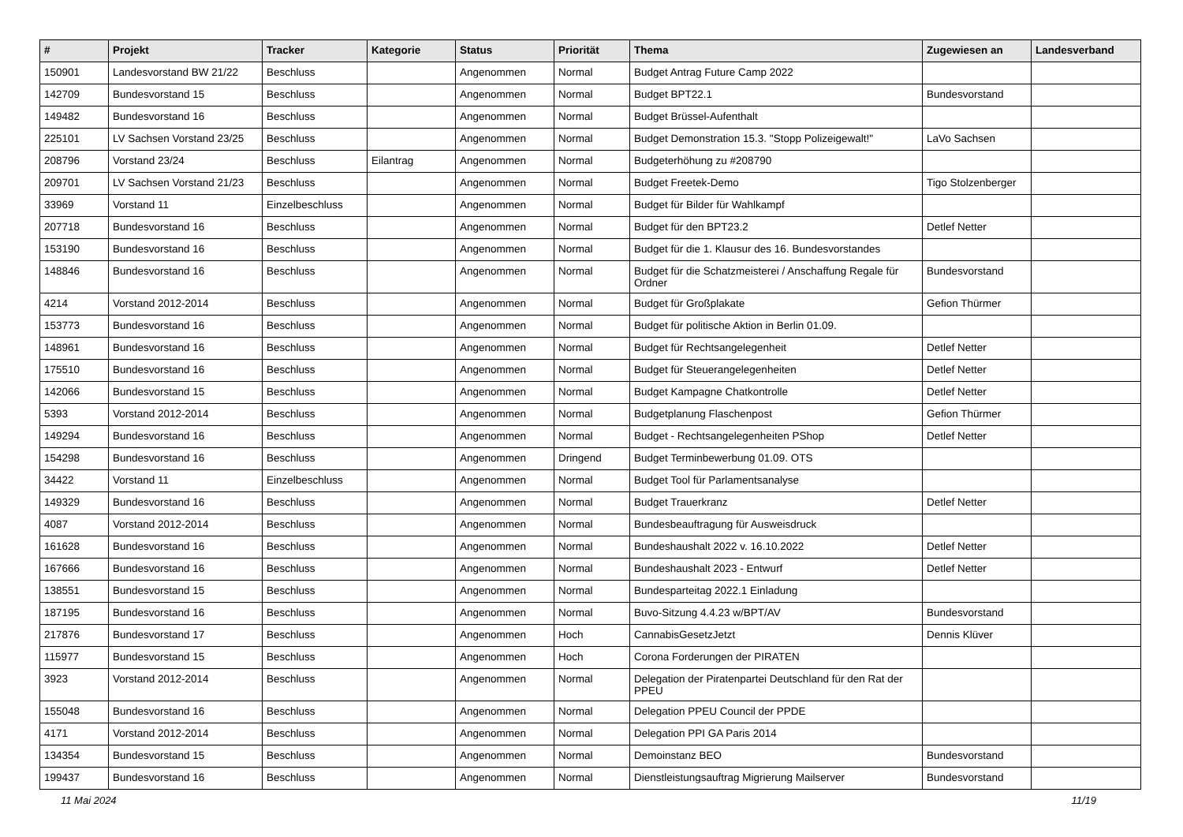| # | Projekt | Tracker | Kategorie | Status | Priorität | Thema | Zugewiesen an | Landesverband |
| --- | --- | --- | --- | --- | --- | --- | --- | --- |
| 150901 | Landesvorstand BW 21/22 | Beschluss | | Angenommen | Normal | Budget Antrag Future Camp 2022 | | |
| 142709 | Bundesvorstand 15 | Beschluss | | Angenommen | Normal | Budget BPT22.1 | Bundesvorstand | |
| 149482 | Bundesvorstand 16 | Beschluss | | Angenommen | Normal | Budget Brüssel-Aufenthalt | | |
| 225101 | LV Sachsen Vorstand 23/25 | Beschluss | | Angenommen | Normal | Budget Demonstration 15.3. "Stopp Polizeigewalt!" | LaVo Sachsen | |
| 208796 | Vorstand 23/24 | Beschluss | Eilantrag | Angenommen | Normal | Budgeterhöhung zu #208790 | | |
| 209701 | LV Sachsen Vorstand 21/23 | Beschluss | | Angenommen | Normal | Budget Freetek-Demo | Tigo Stolzenberger | |
| 33969 | Vorstand 11 | Einzelbeschluss | | Angenommen | Normal | Budget für Bilder für Wahlkampf | | |
| 207718 | Bundesvorstand 16 | Beschluss | | Angenommen | Normal | Budget für den BPT23.2 | Detlef Netter | |
| 153190 | Bundesvorstand 16 | Beschluss | | Angenommen | Normal | Budget für die 1. Klausur des 16. Bundesvorstandes | | |
| 148846 | Bundesvorstand 16 | Beschluss | | Angenommen | Normal | Budget für die Schatzmeisterei / Anschaffung Regale für Ordner | Bundesvorstand | |
| 4214 | Vorstand 2012-2014 | Beschluss | | Angenommen | Normal | Budget für Großplakate | Gefion Thürmer | |
| 153773 | Bundesvorstand 16 | Beschluss | | Angenommen | Normal | Budget für politische Aktion in Berlin 01.09. | | |
| 148961 | Bundesvorstand 16 | Beschluss | | Angenommen | Normal | Budget für Rechtsangelegenheit | Detlef Netter | |
| 175510 | Bundesvorstand 16 | Beschluss | | Angenommen | Normal | Budget für Steuerangelegenheiten | Detlef Netter | |
| 142066 | Bundesvorstand 15 | Beschluss | | Angenommen | Normal | Budget Kampagne Chatkontrolle | Detlef Netter | |
| 5393 | Vorstand 2012-2014 | Beschluss | | Angenommen | Normal | Budgetplanung Flaschenpost | Gefion Thürmer | |
| 149294 | Bundesvorstand 16 | Beschluss | | Angenommen | Normal | Budget - Rechtsangelegenheiten PShop | Detlef Netter | |
| 154298 | Bundesvorstand 16 | Beschluss | | Angenommen | Dringend | Budget Terminbewerbung 01.09. OTS | | |
| 34422 | Vorstand 11 | Einzelbeschluss | | Angenommen | Normal | Budget Tool für Parlamentsanalyse | | |
| 149329 | Bundesvorstand 16 | Beschluss | | Angenommen | Normal | Budget Trauerkranz | Detlef Netter | |
| 4087 | Vorstand 2012-2014 | Beschluss | | Angenommen | Normal | Bundesbeauftragung für Ausweisdruck | | |
| 161628 | Bundesvorstand 16 | Beschluss | | Angenommen | Normal | Bundeshaushalt 2022 v. 16.10.2022 | Detlef Netter | |
| 167666 | Bundesvorstand 16 | Beschluss | | Angenommen | Normal | Bundeshaushalt 2023 - Entwurf | Detlef Netter | |
| 138551 | Bundesvorstand 15 | Beschluss | | Angenommen | Normal | Bundesparteitag 2022.1 Einladung | | |
| 187195 | Bundesvorstand 16 | Beschluss | | Angenommen | Normal | Buvo-Sitzung 4.4.23 w/BPT/AV | Bundesvorstand | |
| 217876 | Bundesvorstand 17 | Beschluss | | Angenommen | Hoch | CannabisGesetzJetzt | Dennis Klüver | |
| 115977 | Bundesvorstand 15 | Beschluss | | Angenommen | Hoch | Corona Forderungen der PIRATEN | | |
| 3923 | Vorstand 2012-2014 | Beschluss | | Angenommen | Normal | Delegation der Piratenpartei Deutschland für den Rat der PPEU | | |
| 155048 | Bundesvorstand 16 | Beschluss | | Angenommen | Normal | Delegation PPEU Council der PPDE | | |
| 4171 | Vorstand 2012-2014 | Beschluss | | Angenommen | Normal | Delegation PPI GA Paris 2014 | | |
| 134354 | Bundesvorstand 15 | Beschluss | | Angenommen | Normal | Demoinstanz BEO | Bundesvorstand | |
| 199437 | Bundesvorstand 16 | Beschluss | | Angenommen | Normal | Dienstleistungsauftrag Migrierung Mailserver | Bundesvorstand | |
11 Mai 2024 11/19